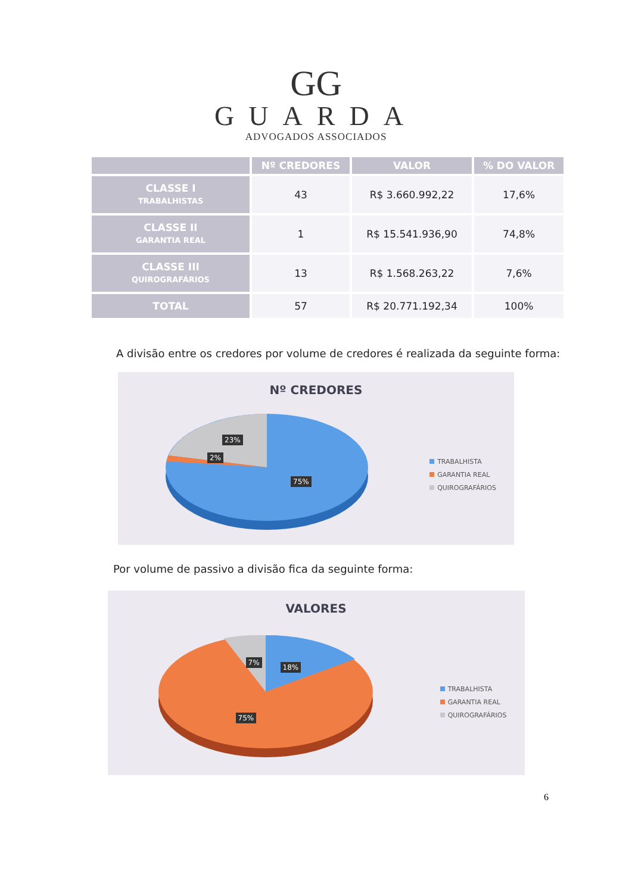GG
GUARDA
ADVOGADOS ASSOCIADOS
| | Nº CREDORES | VALOR | % DO VALOR |
| --- | --- | --- | --- |
| CLASSE I TRABALHISTAS | 43 | R$ 3.660.992,22 | 17,6% |
| CLASSE II GARANTIA REAL | 1 | R$ 15.541.936,90 | 74,8% |
| CLASSE III QUIROGRAFÁRIOS | 13 | R$ 1.568.263,22 | 7,6% |
| TOTAL | 57 | R$ 20.771.192,34 | 100% |
A divisão entre os credores por volume de credores é realizada da seguinte forma:
Nº CREDORES
23%
2%
75%
TRABALHISTA
GARANTIA REAL
QUIROGRAFÁRIOS
Por volume de passivo a divisão fica da seguinte forma:
VALORES
7%
18%
75%
TRABALHISTA
GARANTIA REAL
QUIROGRAFÁRIOS
6